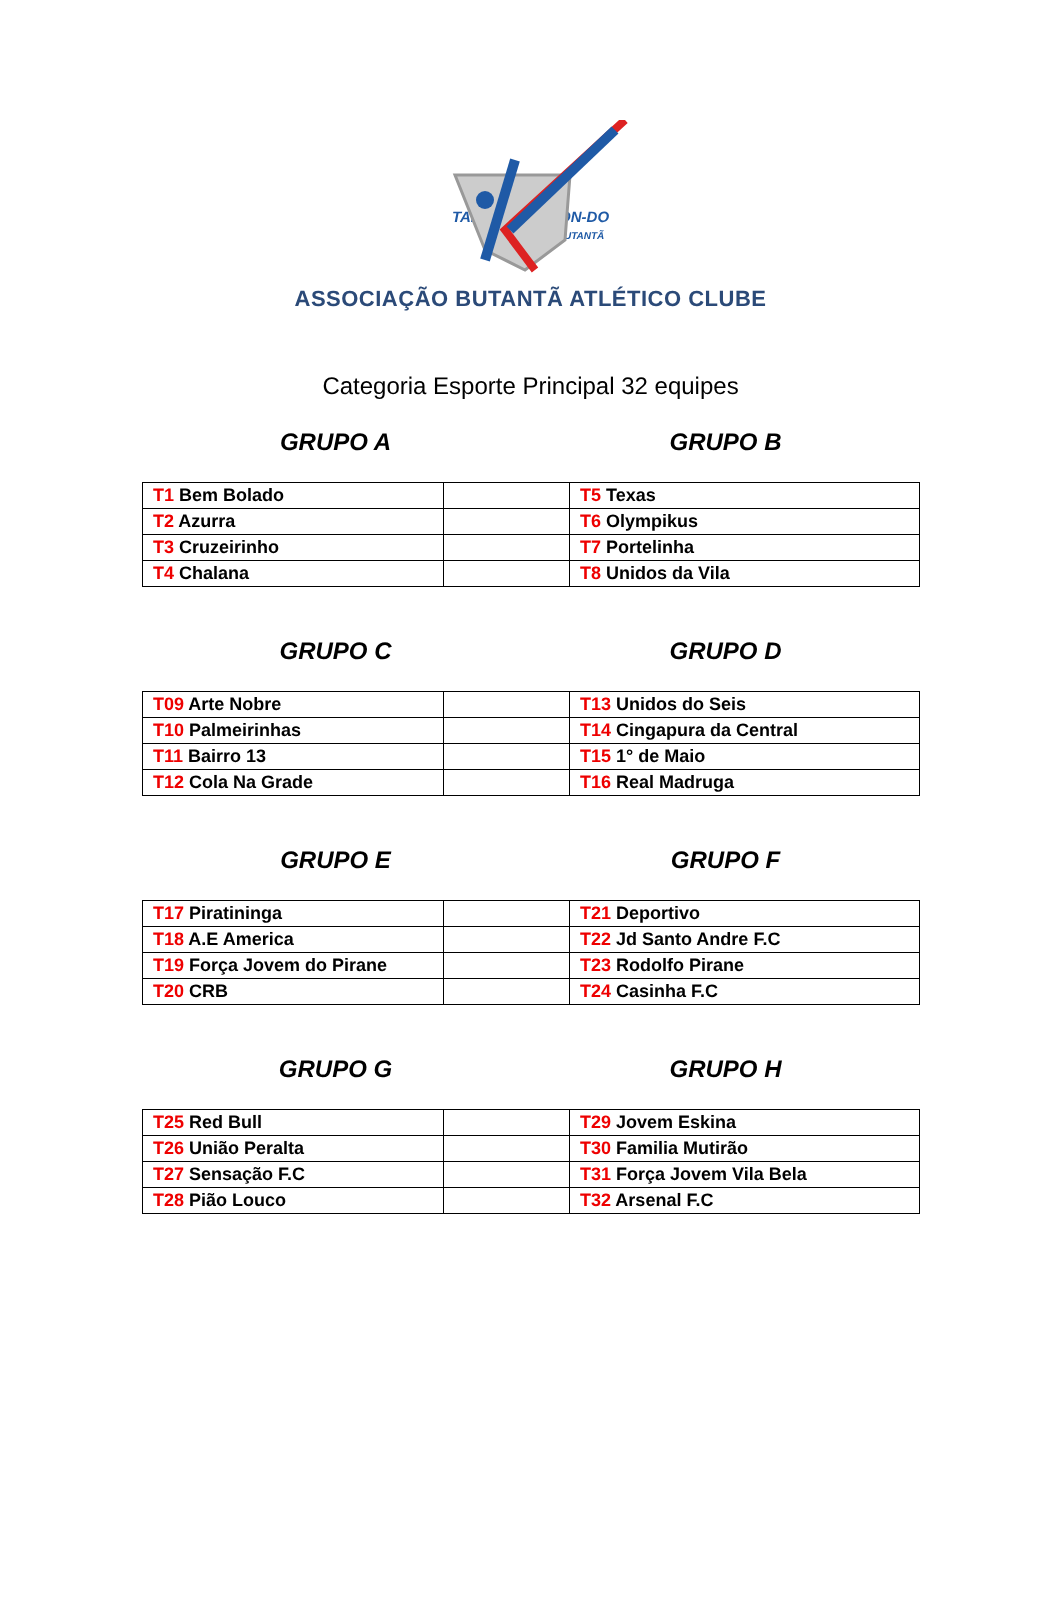TAE WON-DO
BUTANTÃ
ASSOCIAÇÃO BUTANTÃ ATLÉTICO CLUBE
Categoria Esporte Principal 32 equipes
GRUPO A GRUPO B
| T1 Bem Bolado | | T5 Texas |
| T2 Azurra | | T6 Olympikus |
| T3 Cruzeirinho | | T7 Portelinha |
| T4 Chalana | | T8 Unidos da Vila |
GRUPO C GRUPO D
| T09 Arte Nobre | | T13 Unidos do Seis |
| T10 Palmeirinhas | | T14 Cingapura da Central |
| T11 Bairro 13 | | T15 1° de Maio |
| T12 Cola Na Grade | | T16 Real Madruga |
GRUPO E GRUPO F
| T17 Piratininga | | T21 Deportivo |
| T18 A.E America | | T22 Jd Santo Andre F.C |
| T19 Força Jovem do Pirane | | T23 Rodolfo Pirane |
| T20 CRB | | T24 Casinha F.C |
GRUPO G GRUPO H
| T25 Red Bull | | T29 Jovem Eskina |
| T26 União Peralta | | T30 Familia Mutirão |
| T27 Sensação F.C | | T31 Força Jovem Vila Bela |
| T28 Pião Louco | | T32 Arsenal F.C |